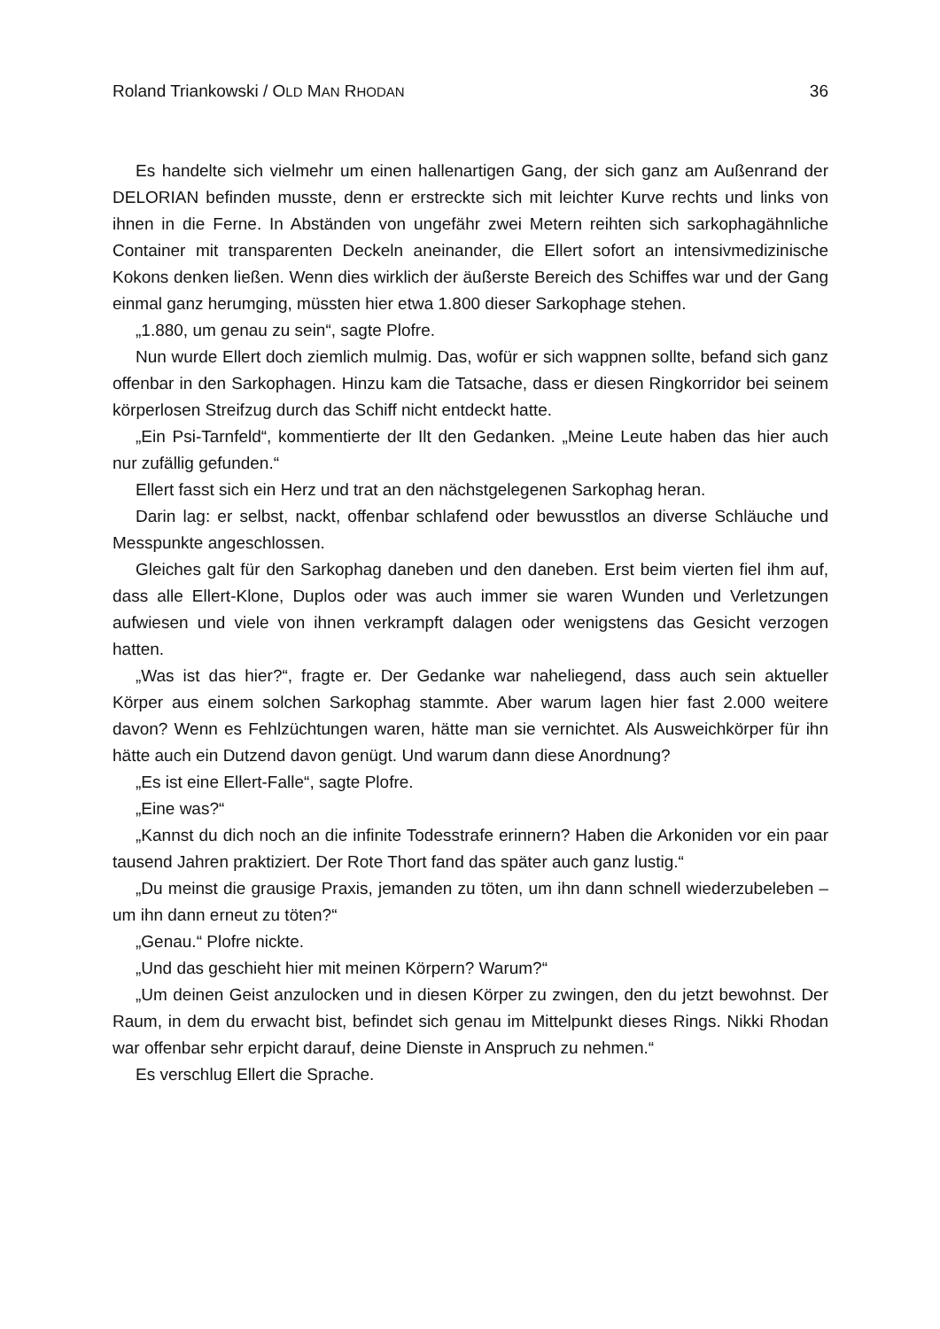Roland Triankowski / OLD MAN RHODAN 36
Es handelte sich vielmehr um einen hallenartigen Gang, der sich ganz am Außen­rand der DELORIAN befinden musste, denn er erstreckte sich mit leichter Kurve rechts und links von ihnen in die Ferne. In Abständen von ungefähr zwei Metern reih­ten sich sarkophagähnliche Container mit transparenten Deckeln aneinander, die Ellert sofort an intensivmedizinische Kokons denken ließen. Wenn dies wirklich der äußerste Bereich des Schiffes war und der Gang einmal ganz herumging, müssten hier etwa 1.800 dieser Sarkophage stehen.
„1.880, um genau zu sein“, sagte Plofre.
Nun wurde Ellert doch ziemlich mulmig. Das, wofür er sich wappnen sollte, befand sich ganz offenbar in den Sarkophagen. Hinzu kam die Tatsache, dass er diesen Ringkorridor bei seinem körperlosen Streifzug durch das Schiff nicht entdeckt hatte.
„Ein Psi-Tarnfeld“, kommentierte der Ilt den Gedanken. „Meine Leute haben das hier auch nur zufällig gefunden.“
Ellert fasst sich ein Herz und trat an den nächstgelegenen Sarkophag heran.
Darin lag: er selbst, nackt, offenbar schlafend oder bewusstlos an diverse Schläu­che und Messpunkte angeschlossen.
Gleiches galt für den Sarkophag daneben und den daneben. Erst beim vierten fiel ihm auf, dass alle Ellert-Klone, Duplos oder was auch immer sie waren Wunden und Verletzungen aufwiesen und viele von ihnen verkrampft dalagen oder wenigstens das Gesicht verzogen hatten.
„Was ist das hier?“, fragte er. Der Gedanke war naheliegend, dass auch sein aktu­eller Körper aus einem solchen Sarkophag stammte. Aber warum lagen hier fast 2.000 weitere davon? Wenn es Fehlzüchtungen waren, hätte man sie vernichtet. Als Ausweichkörper für ihn hätte auch ein Dutzend davon genügt. Und warum dann diese Anordnung?
„Es ist eine Ellert-Falle“, sagte Plofre.
„Eine was?“
„Kannst du dich noch an die infinite Todesstrafe erinnern? Haben die Arkoniden vor ein paar tausend Jahren praktiziert. Der Rote Thort fand das später auch ganz lustig.“
„Du meinst die grausige Praxis, jemanden zu töten, um ihn dann schnell wiederzu­beleben – um ihn dann erneut zu töten?“
„Genau.“ Plofre nickte.
„Und das geschieht hier mit meinen Körpern? Warum?“
„Um deinen Geist anzulocken und in diesen Körper zu zwingen, den du jetzt bewohnst. Der Raum, in dem du erwacht bist, befindet sich genau im Mittelpunkt dieses Rings. Nikki Rhodan war offenbar sehr erpicht darauf, deine Dienste in Anspruch zu nehmen.“
Es verschlug Ellert die Sprache.